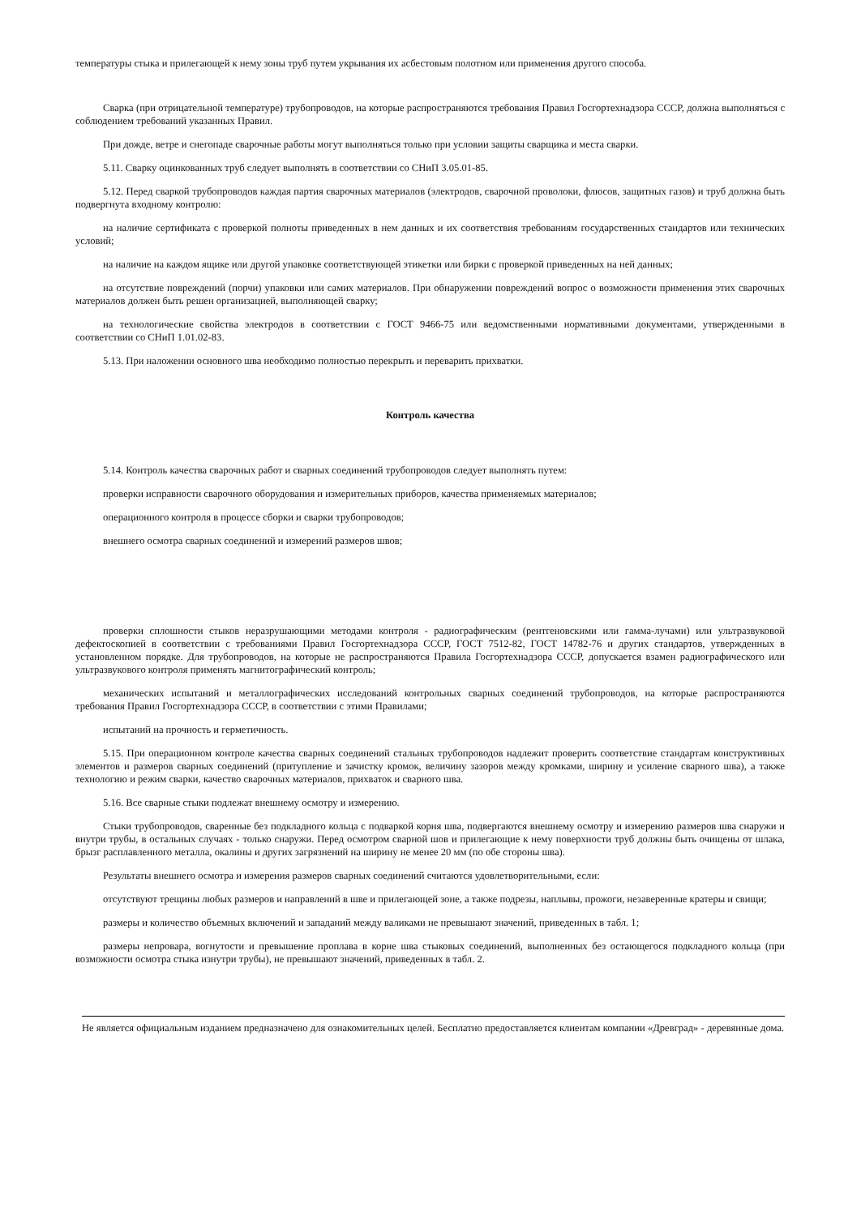температуры стыка и прилегающей к нему зоны труб путем укрывания их асбестовым полотном или применения другого способа.
Сварка (при отрицательной температуре) трубопроводов, на которые распространяются требования Правил Госгортехнадзора СССР, должна выполняться с соблюдением требований указанных Правил.
При дожде, ветре и снегопаде сварочные работы могут выполняться только при условии защиты сварщика и места сварки.
5.11. Сварку оцинкованных труб следует выполнять в соответствии со СНиП 3.05.01-85.
5.12. Перед сваркой трубопроводов каждая партия сварочных материалов (электродов, сварочной проволоки, флюсов, защитных газов) и труб должна быть подвергнута входному контролю:
на наличие сертификата с проверкой полноты приведенных в нем данных и их соответствия требованиям государственных стандартов или технических условий;
на наличие на каждом ящике или другой упаковке соответствующей этикетки или бирки с проверкой приведенных на ней данных;
на отсутствие повреждений (порчи) упаковки или самих материалов. При обнаружении повреждений вопрос о возможности применения этих сварочных материалов должен быть решен организацией, выполняющей сварку;
на технологические свойства электродов в соответствии с ГОСТ 9466-75 или ведомственными нормативными документами, утвержденными в соответствии со СНиП 1.01.02-83.
5.13. При наложении основного шва необходимо полностью перекрыть и переварить прихватки.
Контроль качества
5.14. Контроль качества сварочных работ и сварных соединений трубопроводов следует выполнять путем:
проверки исправности сварочного оборудования и измерительных приборов, качества применяемых материалов;
операционного контроля в процессе сборки и сварки трубопроводов;
внешнего осмотра сварных соединений и измерений размеров швов;
проверки сплошности стыков неразрушающими методами контроля - радиографическим (рентгеновскими или гамма-лучами) или ультразвуковой дефектоскопией в соответствии с требованиями Правил Госгортехнадзора СССР, ГОСТ 7512-82, ГОСТ 14782-76 и других стандартов, утвержденных в установленном порядке. Для трубопроводов, на которые не распространяются Правила Госгортехнадзора СССР, допускается взамен радиографического или ультразвукового контроля применять магнитографический контроль;
механических испытаний и металлографических исследований контрольных сварных соединений трубопроводов, на которые распространяются требования Правил Госгортехнадзора СССР, в соответствии с этими Правилами;
испытаний на прочность и герметичность.
5.15. При операционном контроле качества сварных соединений стальных трубопроводов надлежит проверить соответствие стандартам конструктивных элементов и размеров сварных соединений (притупление и зачистку кромок, величину зазоров между кромками, ширину и усиление сварного шва), а также технологию и режим сварки, качество сварочных материалов, прихваток и сварного шва.
5.16. Все сварные стыки подлежат внешнему осмотру и измерению.
Стыки трубопроводов, сваренные без подкладного кольца с подваркой корня шва, подвергаются внешнему осмотру и измерению размеров шва снаружи и внутри трубы, в остальных случаях - только снаружи. Перед осмотром сварной шов и прилегающие к нему поверхности труб должны быть очищены от шлака, брызг расплавленного металла, окалины и других загрязнений на ширину не менее 20 мм (по обе стороны шва).
Результаты внешнего осмотра и измерения размеров сварных соединений считаются удовлетворительными, если:
отсутствуют трещины любых размеров и направлений в шве и прилегающей зоне, а также подрезы, наплывы, прожоги, незаверенные кратеры и свищи;
размеры и количество объемных включений и западаний между валиками не превышают значений, приведенных в табл. 1;
размеры непровара, вогнутости и превышение проплава в корне шва стыковых соединений, выполненных без остающегося подкладного кольца (при возможности осмотра стыка изнутри трубы), не превышают значений, приведенных в табл. 2.
Не является официальным изданием предназначено для ознакомительных целей. Бесплатно предоставляется клиентам компании «Древград» - деревянные дома.